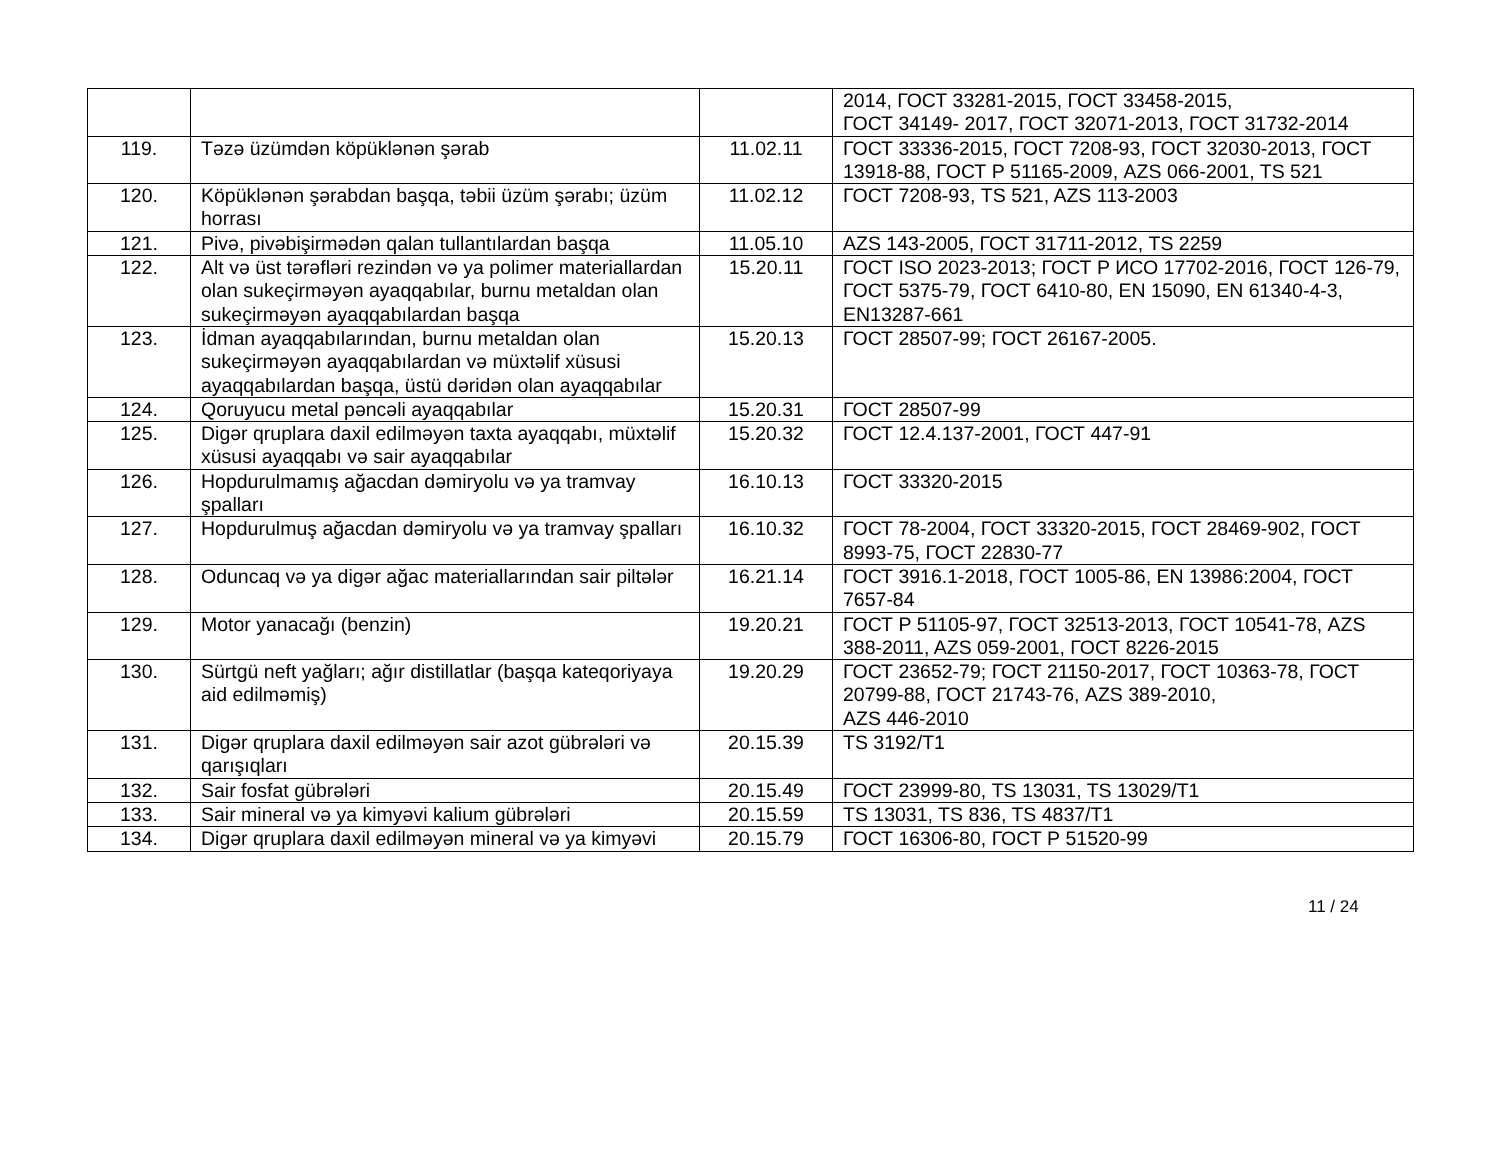| | | | 2014, ГОСТ 33281-2015, ГОСТ 33458-2015, ГОСТ 34149- 2017, ГОСТ 32071-2013, ГОСТ 31732-2014 |
| 119. | Təzə üzümdən köpüklənən şərab | 11.02.11 | ГОСТ 33336-2015, ГОСТ 7208-93, ГОСТ 32030-2013, ГОСТ 13918-88, ГОСТ Р 51165-2009, AZS 066-2001, TS 521 |
| 120. | Köpüklənən şərabdan başqa, təbii üzüm şərabı; üzüm horrası | 11.02.12 | ГОСТ 7208-93, TS 521, AZS 113-2003 |
| 121. | Pivə, pivəbişirmədən qalan tullantılardan başqa | 11.05.10 | AZS 143-2005, ГОСТ 31711-2012, TS 2259 |
| 122. | Alt və üst tərəfləri rezindən və ya polimer materiallardan olan sukeçirməyən ayaqqabılar, burnu metaldan olan sukeçirməyən ayaqqabılardan başqa | 15.20.11 | ГОСТ ISO 2023-2013; ГОСТ Р ИСО 17702-2016, ГОСТ 126-79, ГОСТ 5375-79, ГОСТ 6410-80, EN 15090, EN 61340-4-3, EN13287-661 |
| 123. | İdman ayaqqabılarından, burnu metaldan olan sukeçirməyən ayaqqabılardan və müxtəlif xüsusi ayaqqabılardan başqa, üstü dəridən olan ayaqqabılar | 15.20.13 | ГОСТ 28507-99; ГОСТ 26167-2005. |
| 124. | Qoruyucu metal pəncəli ayaqqabılar | 15.20.31 | ГОСТ 28507-99 |
| 125. | Digər qruplara daxil edilməyən taxta ayaqqabı, müxtəlif xüsusi ayaqqabı və sair ayaqqabılar | 15.20.32 | ГОСТ 12.4.137-2001, ГОСТ 447-91 |
| 126. | Hopdurulmamış ağacdan dəmiryolu və ya tramvay şpalları | 16.10.13 | ГОСТ 33320-2015 |
| 127. | Hopdurulmuş ağacdan dəmiryolu və ya tramvay şpalları | 16.10.32 | ГОСТ 78-2004, ГОСТ 33320-2015, ГОСТ 28469-902, ГОСТ 8993-75, ГОСТ 22830-77 |
| 128. | Oduncaq və ya digər ağac materiallarından sair piltələr | 16.21.14 | ГОСТ 3916.1-2018, ГОСТ 1005-86, EN 13986:2004, ГОСТ 7657-84 |
| 129. | Motor yanacağı (benzin) | 19.20.21 | ГОСТ Р 51105-97, ГОСТ 32513-2013, ГОСТ 10541-78, AZS 388-2011, AZS 059-2001, ГОСТ 8226-2015 |
| 130. | Sürtgü neft yağları; ağır distillatlar (başqa kateqoriyaya aid edilməmiş) | 19.20.29 | ГОСТ 23652-79; ГОСТ 21150-2017, ГОСТ 10363-78, ГОСТ 20799-88, ГОСТ 21743-76, AZS 389-2010, AZS 446-2010 |
| 131. | Digər qruplara daxil edilməyən sair azot gübrələri və qarışıqları | 20.15.39 | TS 3192/T1 |
| 132. | Sair fosfat gübrələri | 20.15.49 | ГОСТ 23999-80, TS 13031, TS 13029/T1 |
| 133. | Sair mineral və ya kimyəvi kalium gübrələri | 20.15.59 | TS 13031, TS 836, TS 4837/T1 |
| 134. | Digər qruplara daxil edilməyən mineral və ya kimyəvi | 20.15.79 | ГОСТ 16306-80, ГОСТ Р 51520-99 |
11 / 24